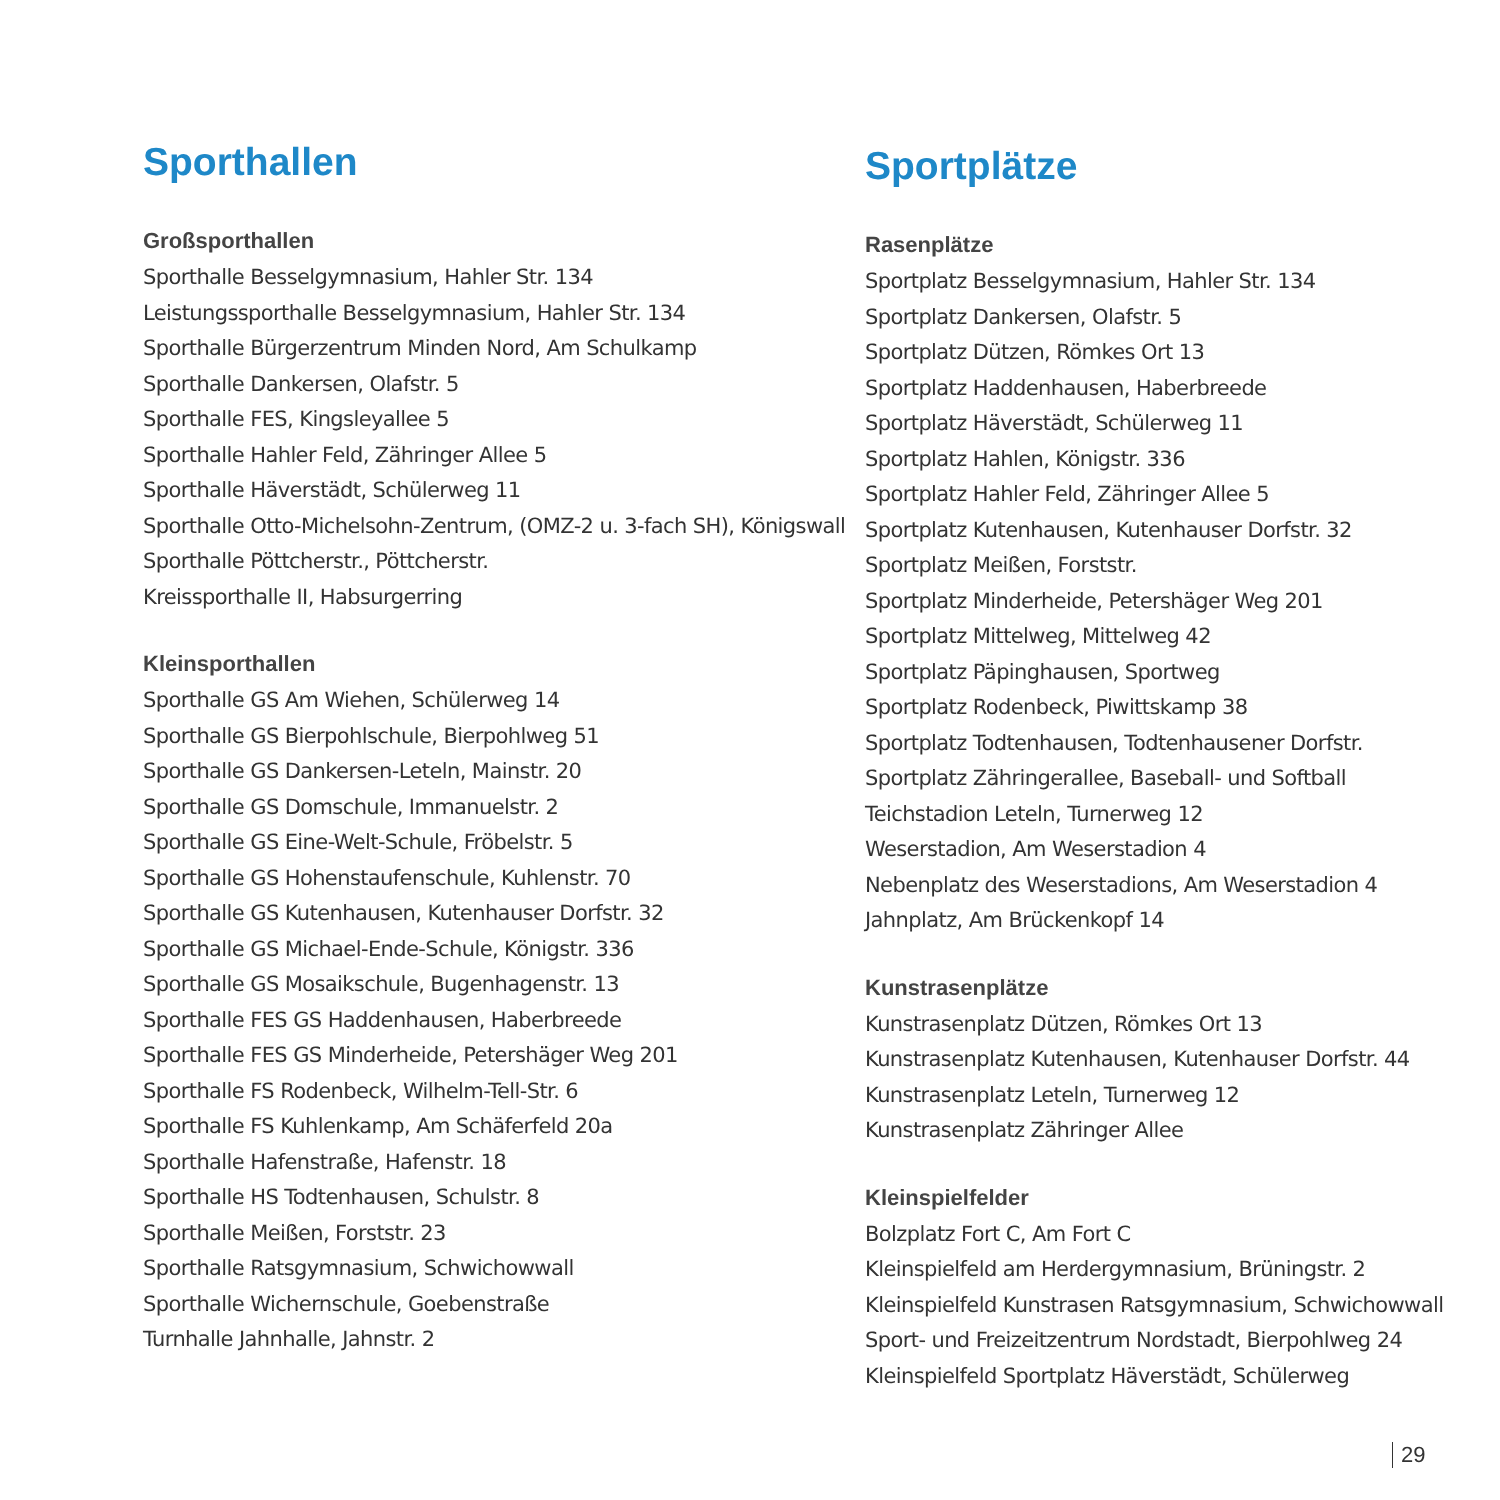Sporthallen
Großsporthallen
Sporthalle Besselgymnasium, Hahler Str. 134
Leistungssporthalle Besselgymnasium, Hahler Str. 134
Sporthalle Bürgerzentrum Minden Nord, Am Schulkamp
Sporthalle Dankersen, Olafstr. 5
Sporthalle FES, Kingsleyallee 5
Sporthalle Hahler Feld, Zähringer Allee 5
Sporthalle Häverstädt, Schülerweg 11
Sporthalle Otto-Michelsohn-Zentrum, (OMZ-2 u. 3-fach SH), Königswall
Sporthalle Pöttcherstr., Pöttcherstr.
Kreissporthalle II, Habsurgerring
Kleinsporthallen
Sporthalle GS Am Wiehen, Schülerweg 14
Sporthalle GS Bierpohlschule, Bierpohlweg 51
Sporthalle GS Dankersen-Leteln, Mainstr. 20
Sporthalle GS Domschule, Immanuelstr. 2
Sporthalle GS Eine-Welt-Schule, Fröbelstr. 5
Sporthalle GS Hohenstaufenschule, Kuhlenstr. 70
Sporthalle GS Kutenhausen, Kutenhauser Dorfstr. 32
Sporthalle GS Michael-Ende-Schule, Königstr. 336
Sporthalle GS Mosaikschule, Bugenhagenstr. 13
Sporthalle FES GS Haddenhausen, Haberbreede
Sporthalle FES GS Minderheide, Petershäger Weg 201
Sporthalle FS Rodenbeck, Wilhelm-Tell-Str. 6
Sporthalle FS Kuhlenkamp, Am Schäferfeld 20a
Sporthalle Hafenstraße, Hafenstr. 18
Sporthalle HS Todtenhausen, Schulstr. 8
Sporthalle Meißen, Forststr. 23
Sporthalle Ratsgymnasium, Schwichowwall
Sporthalle Wichernschule, Goebenstraße
Turnhalle Jahnhalle, Jahnstr. 2
Sportplätze
Rasenplätze
Sportplatz Besselgymnasium, Hahler Str. 134
Sportplatz Dankersen, Olafstr. 5
Sportplatz Dützen, Römkes Ort 13
Sportplatz Haddenhausen, Haberbreede
Sportplatz Häverstädt, Schülerweg 11
Sportplatz Hahlen, Königstr. 336
Sportplatz Hahler Feld, Zähringer Allee 5
Sportplatz Kutenhausen, Kutenhauser Dorfstr. 32
Sportplatz Meißen, Forststr.
Sportplatz Minderheide, Petershäger Weg 201
Sportplatz Mittelweg, Mittelweg 42
Sportplatz Päpinghausen, Sportweg
Sportplatz Rodenbeck, Piwittskamp 38
Sportplatz Todtenhausen, Todtenhausener Dorfstr.
Sportplatz Zähringerallee, Baseball- und Softball
Teichstadion Leteln, Turnerweg 12
Weserstadion, Am Weserstadion 4
Nebenplatz des Weserstadions, Am Weserstadion 4
Jahnplatz, Am Brückenkopf 14
Kunstrasenplätze
Kunstrasenplatz Dützen, Römkes Ort 13
Kunstrasenplatz Kutenhausen, Kutenhauser Dorfstr. 44
Kunstrasenplatz Leteln, Turnerweg 12
Kunstrasenplatz Zähringer Allee
Kleinspielfelder
Bolzplatz Fort C, Am Fort C
Kleinspielfeld am Herdergymnasium, Brüningstr. 2
Kleinspielfeld Kunstrasen Ratsgymnasium, Schwichowwall
Sport- und Freizeitzentrum Nordstadt, Bierpohlweg 24
Kleinspielfeld Sportplatz Häverstädt, Schülerweg
29